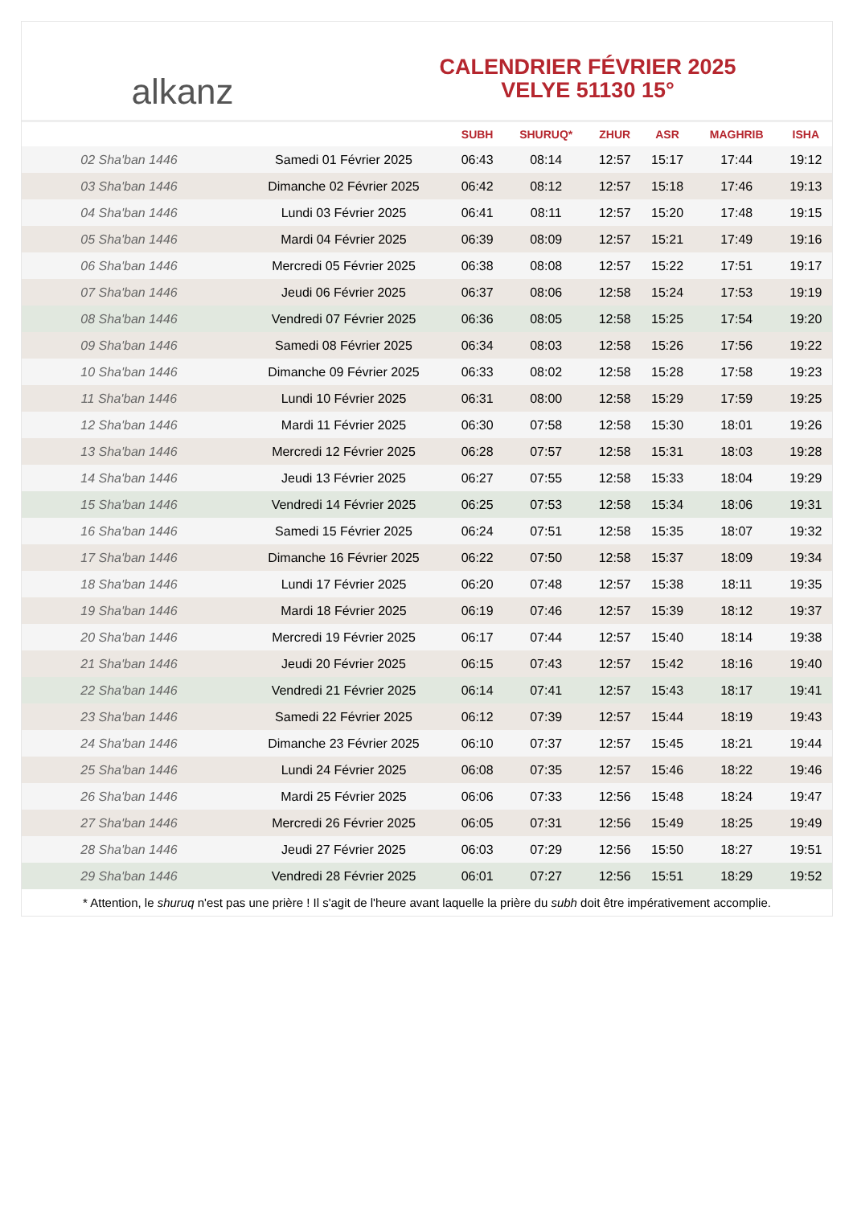alkanz
CALENDRIER FÉVRIER 2025
VELYE 51130 15°
| | | SUBH | SHURUQ* | ZHUR | ASR | MAGHRIB | ISHA |
| --- | --- | --- | --- | --- | --- | --- | --- |
| 02 Sha'ban 1446 | Samedi 01 Février 2025 | 06:43 | 08:14 | 12:57 | 15:17 | 17:44 | 19:12 |
| 03 Sha'ban 1446 | Dimanche 02 Février 2025 | 06:42 | 08:12 | 12:57 | 15:18 | 17:46 | 19:13 |
| 04 Sha'ban 1446 | Lundi 03 Février 2025 | 06:41 | 08:11 | 12:57 | 15:20 | 17:48 | 19:15 |
| 05 Sha'ban 1446 | Mardi 04 Février 2025 | 06:39 | 08:09 | 12:57 | 15:21 | 17:49 | 19:16 |
| 06 Sha'ban 1446 | Mercredi 05 Février 2025 | 06:38 | 08:08 | 12:57 | 15:22 | 17:51 | 19:17 |
| 07 Sha'ban 1446 | Jeudi 06 Février 2025 | 06:37 | 08:06 | 12:58 | 15:24 | 17:53 | 19:19 |
| 08 Sha'ban 1446 | Vendredi 07 Février 2025 | 06:36 | 08:05 | 12:58 | 15:25 | 17:54 | 19:20 |
| 09 Sha'ban 1446 | Samedi 08 Février 2025 | 06:34 | 08:03 | 12:58 | 15:26 | 17:56 | 19:22 |
| 10 Sha'ban 1446 | Dimanche 09 Février 2025 | 06:33 | 08:02 | 12:58 | 15:28 | 17:58 | 19:23 |
| 11 Sha'ban 1446 | Lundi 10 Février 2025 | 06:31 | 08:00 | 12:58 | 15:29 | 17:59 | 19:25 |
| 12 Sha'ban 1446 | Mardi 11 Février 2025 | 06:30 | 07:58 | 12:58 | 15:30 | 18:01 | 19:26 |
| 13 Sha'ban 1446 | Mercredi 12 Février 2025 | 06:28 | 07:57 | 12:58 | 15:31 | 18:03 | 19:28 |
| 14 Sha'ban 1446 | Jeudi 13 Février 2025 | 06:27 | 07:55 | 12:58 | 15:33 | 18:04 | 19:29 |
| 15 Sha'ban 1446 | Vendredi 14 Février 2025 | 06:25 | 07:53 | 12:58 | 15:34 | 18:06 | 19:31 |
| 16 Sha'ban 1446 | Samedi 15 Février 2025 | 06:24 | 07:51 | 12:58 | 15:35 | 18:07 | 19:32 |
| 17 Sha'ban 1446 | Dimanche 16 Février 2025 | 06:22 | 07:50 | 12:58 | 15:37 | 18:09 | 19:34 |
| 18 Sha'ban 1446 | Lundi 17 Février 2025 | 06:20 | 07:48 | 12:57 | 15:38 | 18:11 | 19:35 |
| 19 Sha'ban 1446 | Mardi 18 Février 2025 | 06:19 | 07:46 | 12:57 | 15:39 | 18:12 | 19:37 |
| 20 Sha'ban 1446 | Mercredi 19 Février 2025 | 06:17 | 07:44 | 12:57 | 15:40 | 18:14 | 19:38 |
| 21 Sha'ban 1446 | Jeudi 20 Février 2025 | 06:15 | 07:43 | 12:57 | 15:42 | 18:16 | 19:40 |
| 22 Sha'ban 1446 | Vendredi 21 Février 2025 | 06:14 | 07:41 | 12:57 | 15:43 | 18:17 | 19:41 |
| 23 Sha'ban 1446 | Samedi 22 Février 2025 | 06:12 | 07:39 | 12:57 | 15:44 | 18:19 | 19:43 |
| 24 Sha'ban 1446 | Dimanche 23 Février 2025 | 06:10 | 07:37 | 12:57 | 15:45 | 18:21 | 19:44 |
| 25 Sha'ban 1446 | Lundi 24 Février 2025 | 06:08 | 07:35 | 12:57 | 15:46 | 18:22 | 19:46 |
| 26 Sha'ban 1446 | Mardi 25 Février 2025 | 06:06 | 07:33 | 12:56 | 15:48 | 18:24 | 19:47 |
| 27 Sha'ban 1446 | Mercredi 26 Février 2025 | 06:05 | 07:31 | 12:56 | 15:49 | 18:25 | 19:49 |
| 28 Sha'ban 1446 | Jeudi 27 Février 2025 | 06:03 | 07:29 | 12:56 | 15:50 | 18:27 | 19:51 |
| 29 Sha'ban 1446 | Vendredi 28 Février 2025 | 06:01 | 07:27 | 12:56 | 15:51 | 18:29 | 19:52 |
* Attention, le shuruq n'est pas une prière ! Il s'agit de l'heure avant laquelle la prière du subh doit être impérativement accomplie.